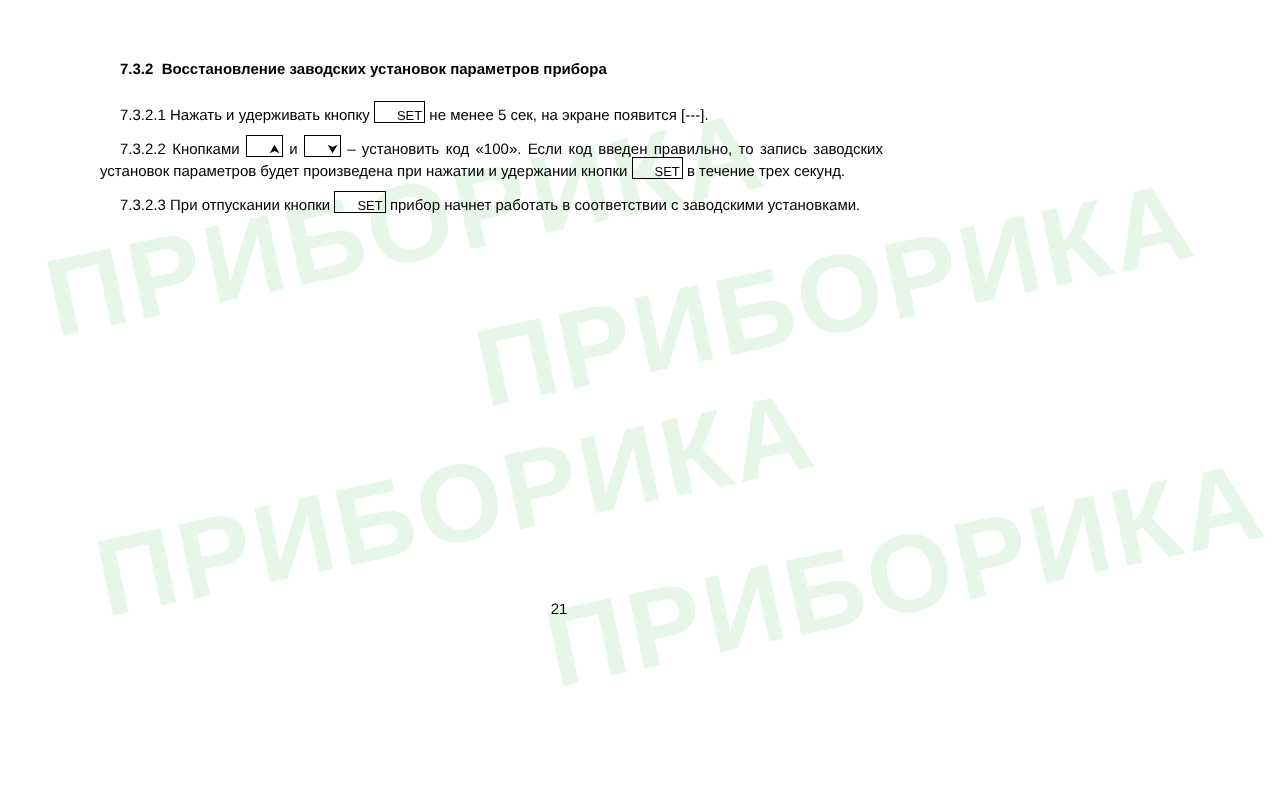ПРИБОРИКА
ПРИБОРИКА
ПРИБОРИКА
ПРИБОРИКА
7.3.2 Восстановление заводских установок параметров прибора
7.3.2.1 Нажать и удерживать кнопку SET не менее 5 сек, на экране появится [---].
7.3.2.2 Кнопками ⮝ и ⮟ – установить код «100». Если код введен правильно, то запись заводских установок параметров будет произведена при нажатии и удержании кнопки SET в течение трех секунд.
7.3.2.3 При отпускании кнопки SET прибор начнет работать в соответствии с заводскими установками.
21